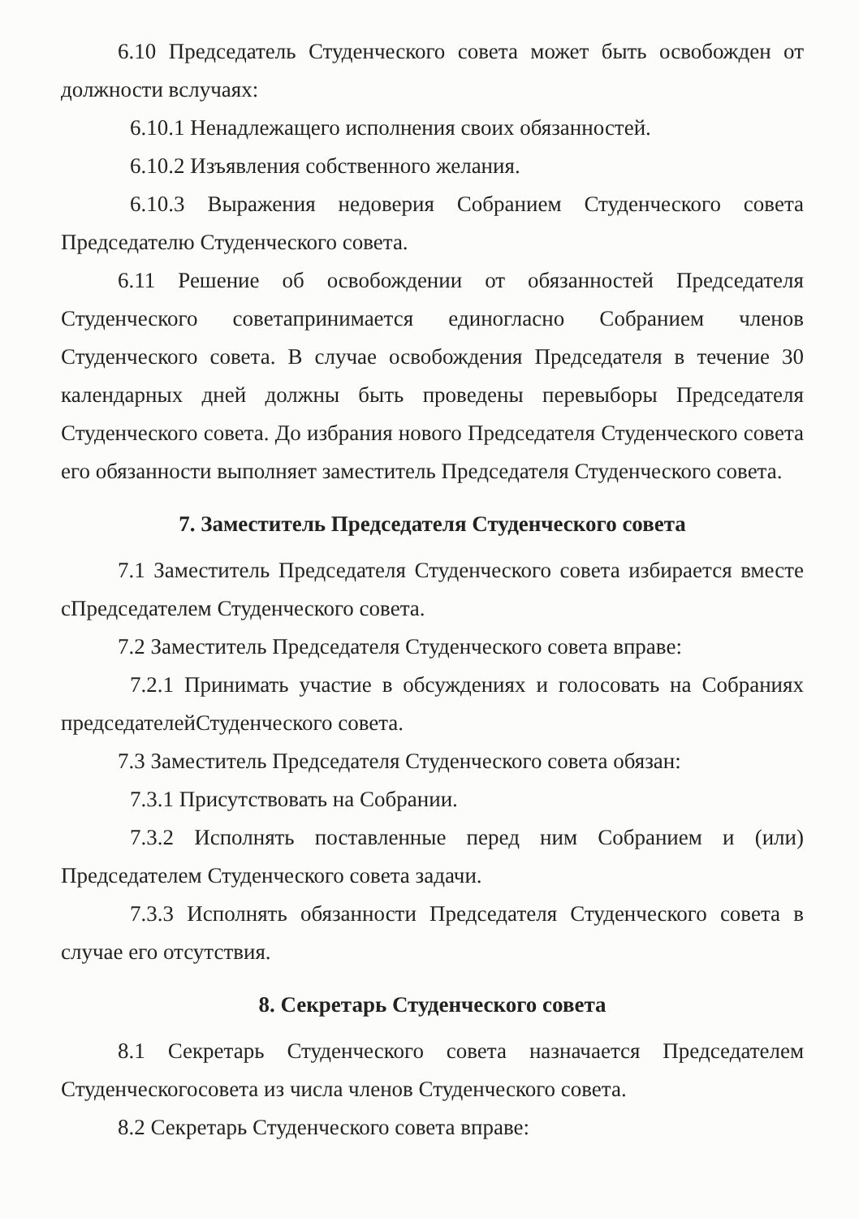6.10 Председатель Студенческого совета может быть освобожден от должности вслучаях:
6.10.1 Ненадлежащего исполнения своих обязанностей.
6.10.2 Изъявления собственного желания.
6.10.3 Выражения недоверия Собранием Студенческого совета Председателю Студенческого совета.
6.11 Решение об освобождении от обязанностей Председателя Студенческого советапринимается единогласно Собранием членов Студенческого совета. В случае освобождения Председателя в течение 30 календарных дней должны быть проведены перевыборы Председателя Студенческого совета. До избрания нового Председателя Студенческого совета его обязанности выполняет заместитель Председателя Студенческого совета.
7. Заместитель Председателя Студенческого совета
7.1 Заместитель Председателя Студенческого совета избирается вместе сПредседателем Студенческого совета.
7.2 Заместитель Председателя Студенческого совета вправе:
7.2.1 Принимать участие в обсуждениях и голосовать на Собраниях председателейСтуденческого совета.
7.3 Заместитель Председателя Студенческого совета обязан:
7.3.1 Присутствовать на Собрании.
7.3.2 Исполнять поставленные перед ним Собранием и (или) Председателем Студенческого совета задачи.
7.3.3 Исполнять обязанности Председателя Студенческого совета в случае его отсутствия.
8. Секретарь Студенческого совета
8.1 Секретарь Студенческого совета назначается Председателем Студенческогосовета из числа членов Студенческого совета.
8.2 Секретарь Студенческого совета вправе: